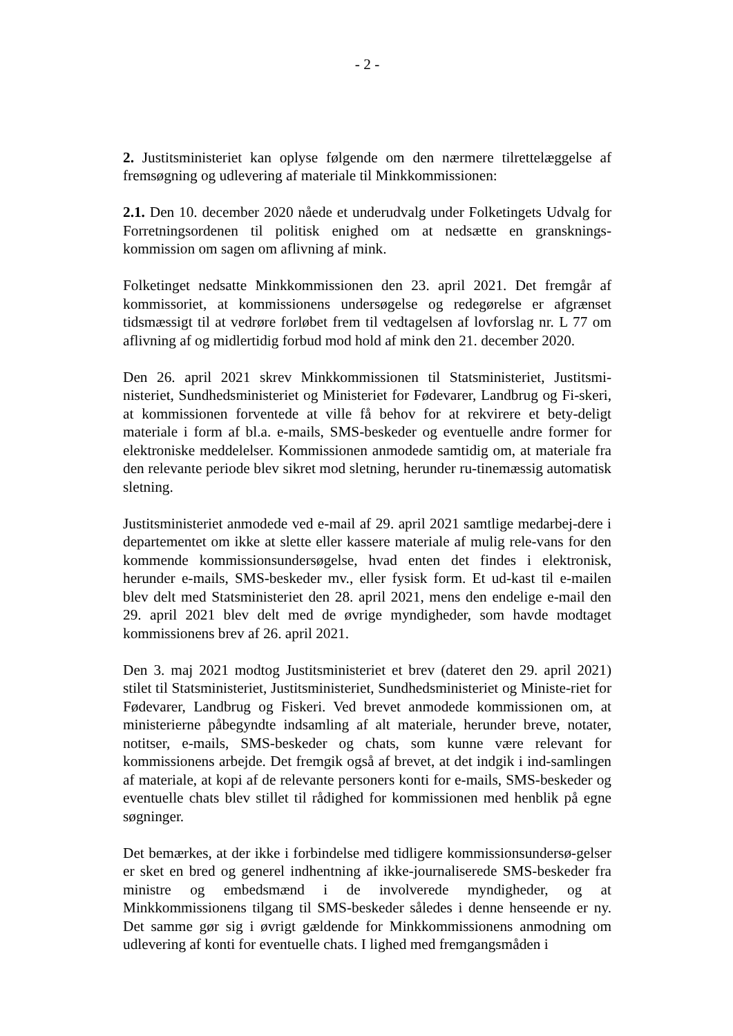- 2 -
2. Justitsministeriet kan oplyse følgende om den nærmere tilrettelæggelse af fremsøgning og udlevering af materiale til Minkkommissionen:
2.1. Den 10. december 2020 nåede et underudvalg under Folketingets Udvalg for Forretningsordenen til politisk enighed om at nedsætte en gransknings-kommission om sagen om aflivning af mink.
Folketinget nedsatte Minkkommissionen den 23. april 2021. Det fremgår af kommissoriet, at kommissionens undersøgelse og redegørelse er afgrænset tidsmæssigt til at vedrøre forløbet frem til vedtagelsen af lovforslag nr. L 77 om aflivning af og midlertidig forbud mod hold af mink den 21. december 2020.
Den 26. april 2021 skrev Minkkommissionen til Statsministeriet, Justitsmi-nisteriet, Sundhedsministeriet og Ministeriet for Fødevarer, Landbrug og Fi-skeri, at kommissionen forventede at ville få behov for at rekvirere et bety-deligt materiale i form af bl.a. e-mails, SMS-beskeder og eventuelle andre former for elektroniske meddelelser. Kommissionen anmodede samtidig om, at materiale fra den relevante periode blev sikret mod sletning, herunder ru-tinemæssig automatisk sletning.
Justitsministeriet anmodede ved e-mail af 29. april 2021 samtlige medarbej-dere i departementet om ikke at slette eller kassere materiale af mulig rele-vans for den kommende kommissionsundersøgelse, hvad enten det findes i elektronisk, herunder e-mails, SMS-beskeder mv., eller fysisk form. Et ud-kast til e-mailen blev delt med Statsministeriet den 28. april 2021, mens den endelige e-mail den 29. april 2021 blev delt med de øvrige myndigheder, som havde modtaget kommissionens brev af 26. april 2021.
Den 3. maj 2021 modtog Justitsministeriet et brev (dateret den 29. april 2021) stilet til Statsministeriet, Justitsministeriet, Sundhedsministeriet og Ministe-riet for Fødevarer, Landbrug og Fiskeri. Ved brevet anmodede kommissionen om, at ministerierne påbegyndte indsamling af alt materiale, herunder breve, notater, notitser, e-mails, SMS-beskeder og chats, som kunne være relevant for kommissionens arbejde. Det fremgik også af brevet, at det indgik i ind-samlingen af materiale, at kopi af de relevante personers konti for e-mails, SMS-beskeder og eventuelle chats blev stillet til rådighed for kommissionen med henblik på egne søgninger.
Det bemærkes, at der ikke i forbindelse med tidligere kommissionsundersø-gelser er sket en bred og generel indhentning af ikke-journaliserede SMS-beskeder fra ministre og embedsmænd i de involverede myndigheder, og at Minkkommissionens tilgang til SMS-beskeder således i denne henseende er ny. Det samme gør sig i øvrigt gældende for Minkkommissionens anmodning om udlevering af konti for eventuelle chats. I lighed med fremgangsmåden i